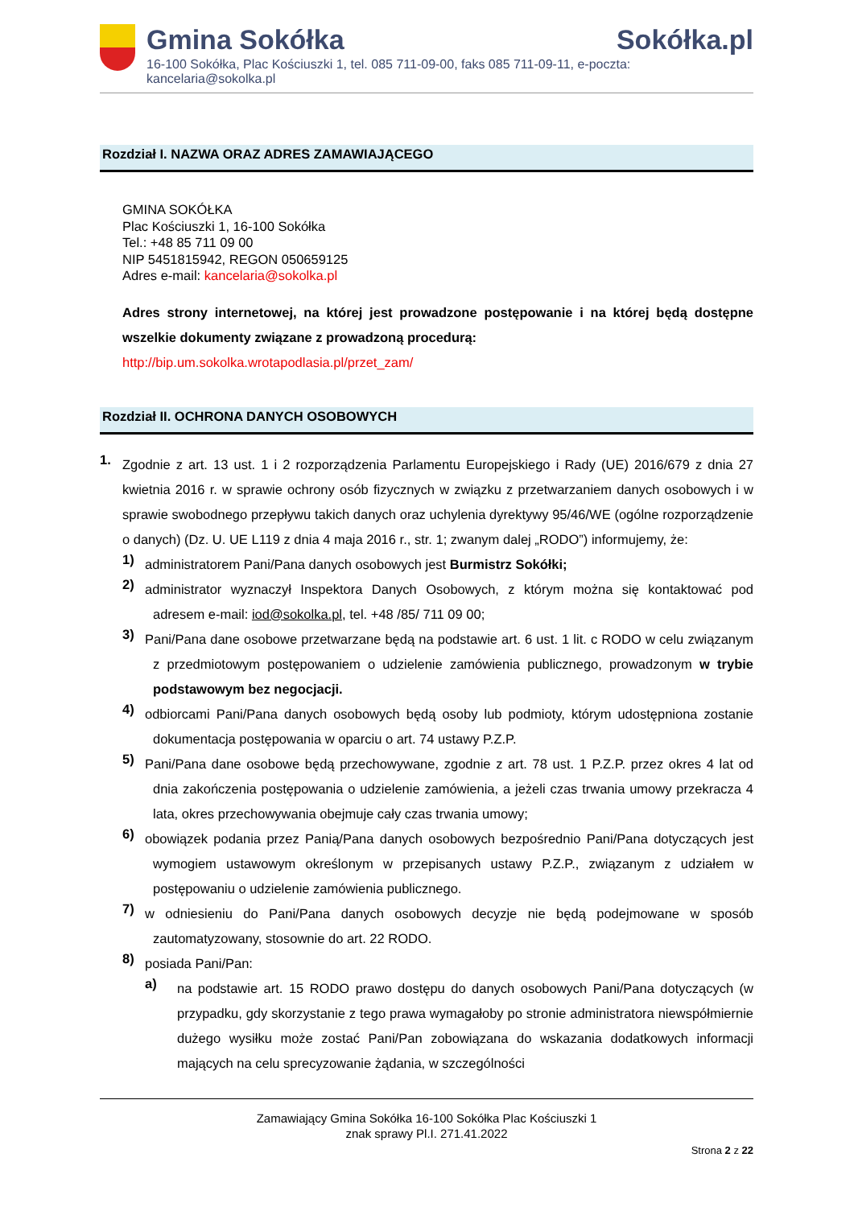Gmina Sokółka Sokółka.pl
16-100 Sokółka, Plac Kościuszki 1, tel. 085 711-09-00, faks 085 711-09-11, e-poczta: kancelaria@sokolka.pl
Rozdział I. NAZWA ORAZ ADRES ZAMAWIAJĄCEGO
GMINA SOKÓŁKA
Plac Kościuszki 1, 16-100 Sokółka
Tel.: +48 85 711 09 00
NIP 5451815942, REGON 050659125
Adres e-mail: kancelaria@sokolka.pl
Adres strony internetowej, na której jest prowadzone postępowanie i na której będą dostępne wszelkie dokumenty związane z prowadzoną procedurą:
http://bip.um.sokolka.wrotapodlasia.pl/przet_zam/
Rozdział II. OCHRONA DANYCH OSOBOWYCH
1.
Zgodnie z art. 13 ust. 1 i 2 rozporządzenia Parlamentu Europejskiego i Rady (UE) 2016/679 z dnia 27 kwietnia 2016 r. w sprawie ochrony osób fizycznych w związku z przetwarzaniem danych osobowych i w sprawie swobodnego przepływu takich danych oraz uchylenia dyrektywy 95/46/WE (ogólne rozporządzenie o danych) (Dz. U. UE L119 z dnia 4 maja 2016 r., str. 1; zwanym dalej „RODO”) informujemy, że:
1)
administratorem Pani/Pana danych osobowych jest Burmistrz Sokółki;
2)
administrator wyznaczył Inspektora Danych Osobowych, z którym można się kontaktować pod adresem e-mail: iod@sokolka.pl, tel. +48 /85/ 711 09 00;
3)
Pani/Pana dane osobowe przetwarzane będą na podstawie art. 6 ust. 1 lit. c RODO w celu związanym z przedmiotowym postępowaniem o udzielenie zamówienia publicznego, prowadzonym w trybie podstawowym bez negocjacji.
4)
odbiorcami Pani/Pana danych osobowych będą osoby lub podmioty, którym udostępniona zostanie dokumentacja postępowania w oparciu o art. 74 ustawy P.Z.P.
5)
Pani/Pana dane osobowe będą przechowywane, zgodnie z art. 78 ust. 1 P.Z.P. przez okres 4 lat od dnia zakończenia postępowania o udzielenie zamówienia, a jeżeli czas trwania umowy przekracza 4 lata, okres przechowywania obejmuje cały czas trwania umowy;
6)
obowiązek podania przez Panią/Pana danych osobowych bezpośrednio Pani/Pana dotyczących jest wymogiem ustawowym określonym w przepisanych ustawy P.Z.P., związanym z udziałem w postępowaniu o udzielenie zamówienia publicznego.
7)
w odniesieniu do Pani/Pana danych osobowych decyzje nie będą podejmowane w sposób zautomatyzowany, stosownie do art. 22 RODO.
8)
posiada Pani/Pan:
a)
na podstawie art. 15 RODO prawo dostępu do danych osobowych Pani/Pana dotyczących (w przypadku, gdy skorzystanie z tego prawa wymagałoby po stronie administratora niewspółmiernie dużego wysiłku może zostać Pani/Pan zobowiązana do wskazania dodatkowych informacji mających na celu sprecyzowanie żądania, w szczególności
Zamawiający Gmina Sokółka 16-100 Sokółka Plac Kościuszki 1
znak sprawy Pl.I. 271.41.2022
Strona 2 z 22